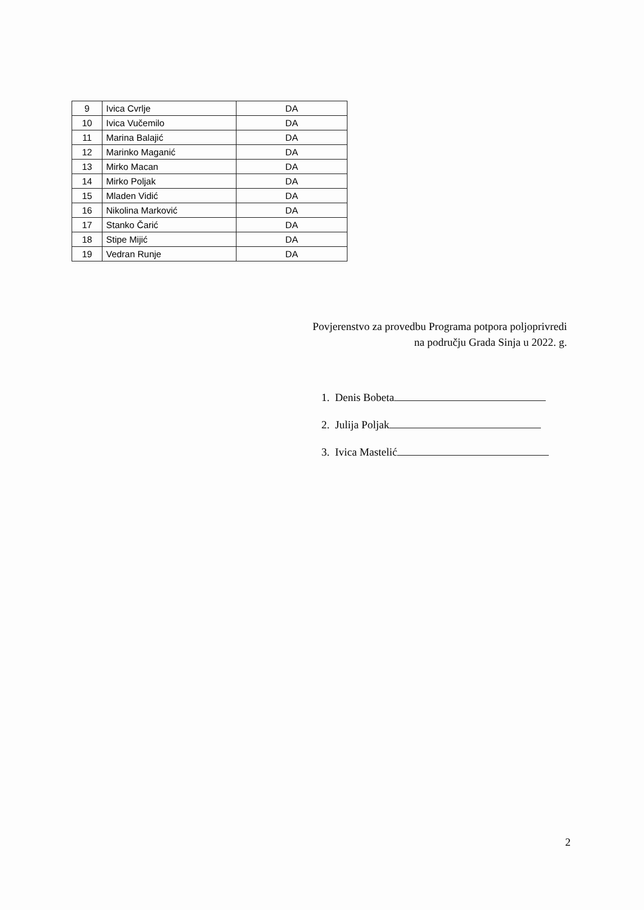| 9 | Ivica Cvrlje | DA |
| 10 | Ivica Vučemilo | DA |
| 11 | Marina Balajić | DA |
| 12 | Marinko Maganić | DA |
| 13 | Mirko Macan | DA |
| 14 | Mirko Poljak | DA |
| 15 | Mladen Vidić | DA |
| 16 | Nikolina Marković | DA |
| 17 | Stanko Čarić | DA |
| 18 | Stipe Mijić | DA |
| 19 | Vedran Runje | DA |
Povjerenstvo za provedbu Programa potpora poljoprivredi
na području Grada Sinja u 2022. g.
1. Denis Bobeta
2. Julija Poljak
3. Ivica Mastelić
2